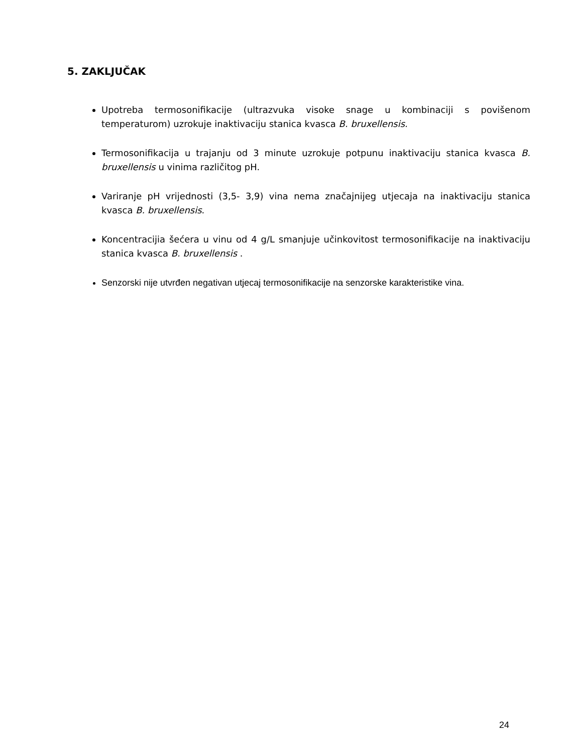5. ZAKLJUČAK
Upotreba termosonifikacije (ultrazvuka visoke snage u kombinaciji s povišenom temperaturom) uzrokuje inaktivaciju stanica kvasca B. bruxellensis.
Termosonifikacija u trajanju od 3 minute uzrokuje potpunu inaktivaciju stanica kvasca B. bruxellensis u vinima različitog pH.
Variranje pH vrijednosti (3,5- 3,9) vina nema značajnijeg utjecaja na inaktivaciju stanica kvasca B. bruxellensis.
Koncentracijia šećera u vinu od 4 g/L smanjuje učinkovitost termosonifikacije na inaktivaciju stanica kvasca B. bruxellensis .
Senzorski nije utvrđen negativan utjecaj termosonifikacije na senzorske karakteristike vina.
24